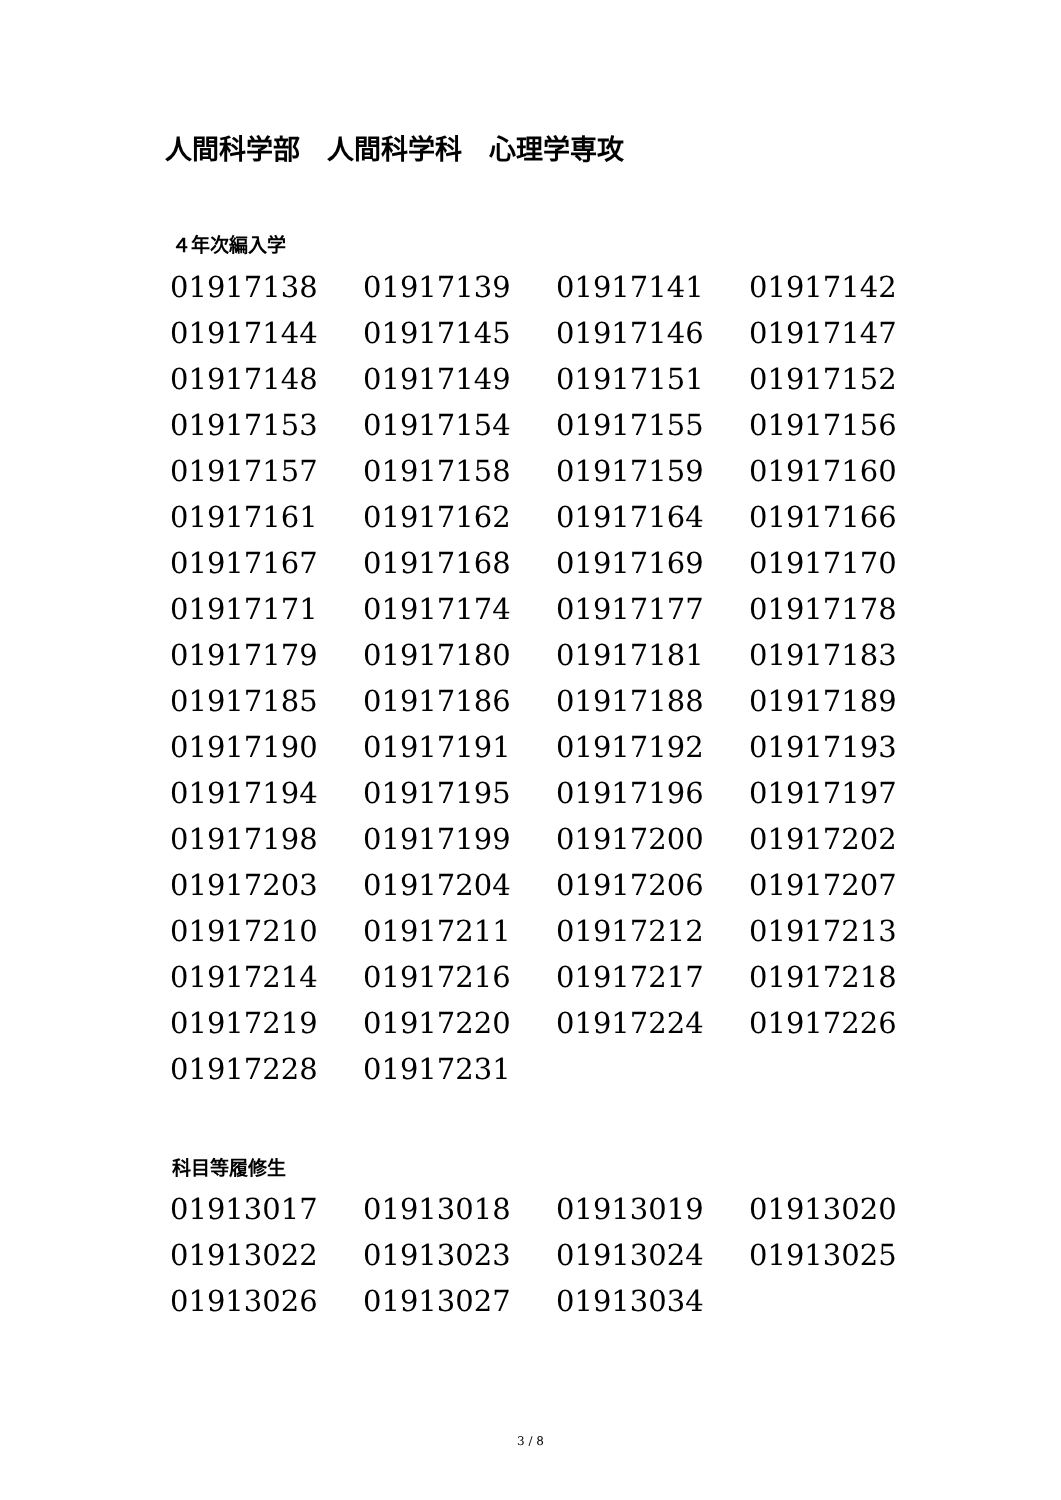人間科学部　人間科学科　心理学専攻
４年次編入学
| 01917138 | 01917139 | 01917141 | 01917142 |
| 01917144 | 01917145 | 01917146 | 01917147 |
| 01917148 | 01917149 | 01917151 | 01917152 |
| 01917153 | 01917154 | 01917155 | 01917156 |
| 01917157 | 01917158 | 01917159 | 01917160 |
| 01917161 | 01917162 | 01917164 | 01917166 |
| 01917167 | 01917168 | 01917169 | 01917170 |
| 01917171 | 01917174 | 01917177 | 01917178 |
| 01917179 | 01917180 | 01917181 | 01917183 |
| 01917185 | 01917186 | 01917188 | 01917189 |
| 01917190 | 01917191 | 01917192 | 01917193 |
| 01917194 | 01917195 | 01917196 | 01917197 |
| 01917198 | 01917199 | 01917200 | 01917202 |
| 01917203 | 01917204 | 01917206 | 01917207 |
| 01917210 | 01917211 | 01917212 | 01917213 |
| 01917214 | 01917216 | 01917217 | 01917218 |
| 01917219 | 01917220 | 01917224 | 01917226 |
| 01917228 | 01917231 | | |
科目等履修生
| 01913017 | 01913018 | 01913019 | 01913020 |
| 01913022 | 01913023 | 01913024 | 01913025 |
| 01913026 | 01913027 | 01913034 | |
3 / 8